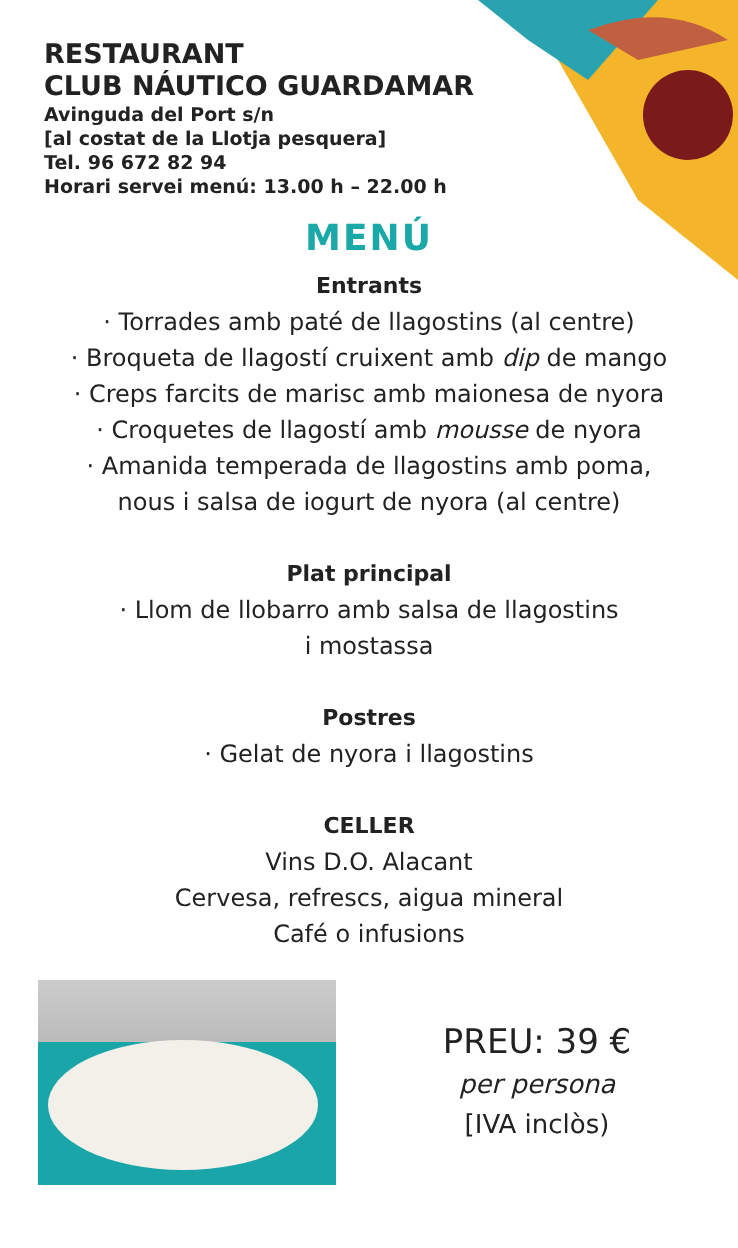RESTAURANT
CLUB NÁUTICO GUARDAMAR
Avinguda del Port s/n
[al costat de la Llotja pesquera]
Tel. 96 672 82 94
Horari servei menú: 13.00 h – 22.00 h
MENÚ
Entrants
· Torrades amb paté de llagostins (al centre)
· Broqueta de llagostí cruixent amb dip de mango
· Creps farcits de marisc amb maionesa de nyora
· Croquetes de llagostí amb mousse de nyora
· Amanida temperada de llagostins amb poma,
nous i salsa de iogurt de nyora (al centre)
Plat principal
· Llom de llobarro amb salsa de llagostins
i mostassa
Postres
· Gelat de nyora i llagostins
CELLER
Vins D.O. Alacant
Cervesa, refrescs, aigua mineral
Café o infusions
PREU: 39 €
per persona
[IVA inclòs)